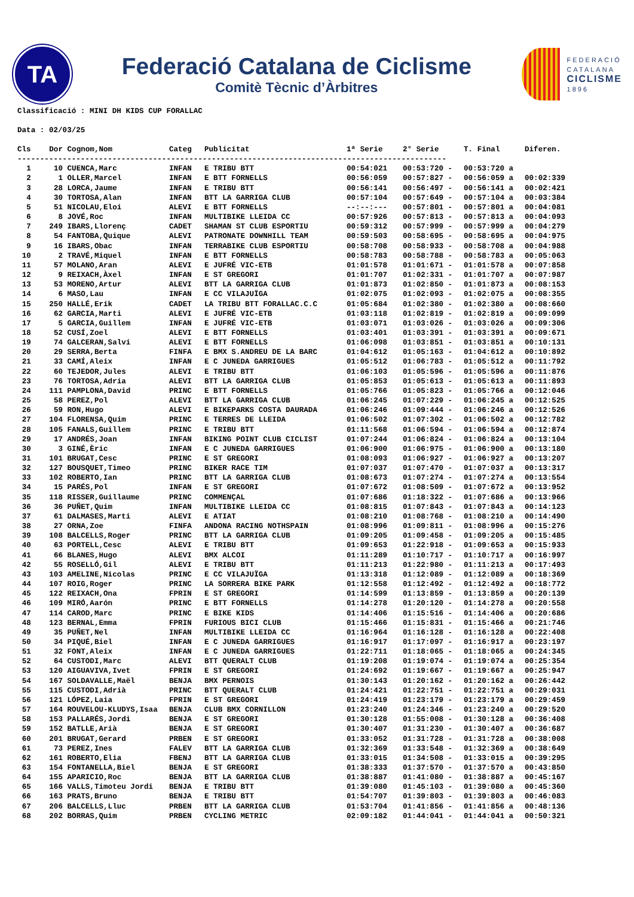TA
Federació Catalana de Ciclisme
Comitè Tècnic d’Àrbitres
FEDERACIÓ
CATALANA
CICLISME
1896
Classificació : MINI DH KIDS CUP FORALLAC
Data : 02/03/25
| Cls | Dor | Cognom,Nom | Categ | Publicitat | 1ª Serie | 2° Serie | T. Final | Diferen. |
| --- | --- | --- | --- | --- | --- | --- | --- | --- |
| ----------------------------------------------------------------------------------------------- | | | | | | | | |
| 1 | 10 | CUENCA,Marc | INFAN | E TRIBU BTT | 00:54:021 | 00:53:720 - | 00:53:720 a | |
| 2 | 1 | OLLER,Marcel | INFAN | E BTT FORNELLS | 00:56:059 | 00:57:827 - | 00:56:059 a | 00:02:339 |
| 3 | 28 | LORCA,Jaume | INFAN | E TRIBU BTT | 00:56:141 | 00:56:497 - | 00:56:141 a | 00:02:421 |
| 4 | 30 | TORTOSA,Alan | INFAN | BTT LA GARRIGA CLUB | 00:57:104 | 00:57:649 - | 00:57:104 a | 00:03:384 |
| 5 | 51 | NICOLAU,Eloi | ALEVI | E BTT FORNELLS | --:--:--- | 00:57:801 - | 00:57:801 a | 00:04:081 |
| 6 | 8 | JOVÉ,Roc | INFAN | MULTIBIKE LLEIDA CC | 00:57:926 | 00:57:813 - | 00:57:813 a | 00:04:093 |
| 7 | 249 | IBARS,Llorenç | CADET | SHAMAN ST CLUB ESPORTIU | 00:59:312 | 00:57:999 - | 00:57:999 a | 00:04:279 |
| 8 | 54 | FANTOBA,Quique | ALEVI | PATRONATE DOWNHILL TEAM | 00:59:503 | 00:58:695 - | 00:58:695 a | 00:04:975 |
| 9 | 16 | IBARS,Obac | INFAN | TERRABIKE CLUB ESPORTIU | 00:58:708 | 00:58:933 - | 00:58:708 a | 00:04:988 |
| 10 | 2 | TRAVÉ,Miquel | INFAN | E BTT FORNELLS | 00:58:783 | 00:58:788 - | 00:58:783 a | 00:05:063 |
| 11 | 57 | MOLANO,Aran | ALEVI | E JUFRÉ VIC-ETB | 01:01:578 | 01:01:671 - | 01:01:578 a | 00:07:858 |
| 12 | 9 | REIXACH,Àxel | INFAN | E ST GREGORI | 01:01:707 | 01:02:331 - | 01:01:707 a | 00:07:987 |
| 13 | 53 | MORENO,Artur | ALEVI | BTT LA GARRIGA CLUB | 01:01:873 | 01:02:850 - | 01:01:873 a | 00:08:153 |
| 14 | 6 | MASO,Lau | INFAN | E CC VILAJUÏGA | 01:02:075 | 01:02:093 - | 01:02:075 a | 00:08:355 |
| 15 | 250 | HALLÉ,Erik | CADET | LA TRIBU BTT FORALLAC.C.C | 01:05:684 | 01:02:380 - | 01:02:380 a | 00:08:660 |
| 16 | 62 | GARCIA,Marti | ALEVI | E JUFRÉ VIC-ETB | 01:03:118 | 01:02:819 - | 01:02:819 a | 00:09:099 |
| 17 | 5 | GARCIA,Guillem | INFAN | E JUFRÉ VIC-ETB | 01:03:071 | 01:03:026 - | 01:03:026 a | 00:09:306 |
| 18 | 52 | CUSÍ,Zoel | ALEVI | E BTT FORNELLS | 01:03:401 | 01:03:391 - | 01:03:391 a | 00:09:671 |
| 19 | 74 | GALCERAN,Salvi | ALEVI | E BTT FORNELLS | 01:06:098 | 01:03:851 - | 01:03:851 a | 00:10:131 |
| 20 | 29 | SERRA,Berta | FINFA | E BMX S.ANDREU DE LA BARC | 01:04:612 | 01:05:163 - | 01:04:612 a | 00:10:892 |
| 21 | 33 | CAMÍ,Aleix | INFAN | E C JUNEDA GARRIGUES | 01:05:512 | 01:06:783 - | 01:05:512 a | 00:11:792 |
| 22 | 60 | TEJEDOR,Jules | ALEVI | E TRIBU BTT | 01:06:103 | 01:05:596 - | 01:05:596 a | 00:11:876 |
| 23 | 76 | TORTOSA,Adria | ALEVI | BTT LA GARRIGA CLUB | 01:05:853 | 01:05:613 - | 01:05:613 a | 00:11:893 |
| 24 | 111 | PAMPLONA,David | PRINC | E BTT FORNELLS | 01:05:766 | 01:05:823 - | 01:05:766 a | 00:12:046 |
| 25 | 58 | PEREZ,Pol | ALEVI | BTT LA GARRIGA CLUB | 01:06:245 | 01:07:229 - | 01:06:245 a | 00:12:525 |
| 26 | 59 | RON,Hugo | ALEVI | E BIKEPARKS COSTA DAURADA | 01:06:246 | 01:09:444 - | 01:06:246 a | 00:12:526 |
| 27 | 104 | FLORENSA,Quim | PRINC | E TERRES DE LLEIDA | 01:06:502 | 01:07:302 - | 01:06:502 a | 00:12:782 |
| 28 | 105 | FANALS,Guillem | PRINC | E TRIBU BTT | 01:11:568 | 01:06:594 - | 01:06:594 a | 00:12:874 |
| 29 | 17 | ANDRÉS,Joan | INFAN | BIKING POINT CLUB CICLIST | 01:07:244 | 01:06:824 - | 01:06:824 a | 00:13:104 |
| 30 | 3 | GINÉ,Èric | INFAN | E C JUNEDA GARRIGUES | 01:06:900 | 01:06:975 - | 01:06:900 a | 00:13:180 |
| 31 | 101 | BRUGAT,Cesc | PRINC | E ST GREGORI | 01:08:093 | 01:06:927 - | 01:06:927 a | 00:13:207 |
| 32 | 127 | BOUSQUET,Timeo | PRINC | BIKER RACE TIM | 01:07:037 | 01:07:470 - | 01:07:037 a | 00:13:317 |
| 33 | 102 | ROBERTO,Ian | PRINC | BTT LA GARRIGA CLUB | 01:08:673 | 01:07:274 - | 01:07:274 a | 00:13:554 |
| 34 | 15 | PARÉS,Pol | INFAN | E ST GREGORI | 01:07:672 | 01:08:509 - | 01:07:672 a | 00:13:952 |
| 35 | 118 | RISSER,Guillaume | PRINC | COMMENÇAL | 01:07:686 | 01:18:322 - | 01:07:686 a | 00:13:966 |
| 36 | 36 | PUÑET,Quim | INFAN | MULTIBIKE LLEIDA CC | 01:08:815 | 01:07:843 - | 01:07:843 a | 00:14:123 |
| 37 | 61 | DALMASES,Marti | ALEVI | E ATIAT | 01:08:210 | 01:08:768 - | 01:08:210 a | 00:14:490 |
| 38 | 27 | ORNA,Zoe | FINFA | ANDONA RACING NOTHSPAIN | 01:08:996 | 01:09:811 - | 01:08:996 a | 00:15:276 |
| 39 | 108 | BALCELLS,Roger | PRINC | BTT LA GARRIGA CLUB | 01:09:205 | 01:09:458 - | 01:09:205 a | 00:15:485 |
| 40 | 63 | PORTELL,Cesc | ALEVI | E TRIBU BTT | 01:09:653 | 01:22:918 - | 01:09:653 a | 00:15:933 |
| 41 | 66 | BLANES,Hugo | ALEVI | BMX ALCOI | 01:11:289 | 01:10:717 - | 01:10:717 a | 00:16:997 |
| 42 | 55 | ROSELLÓ,Gil | ALEVI | E TRIBU BTT | 01:11:213 | 01:22:980 - | 01:11:213 a | 00:17:493 |
| 43 | 103 | AMELINE,Nicolas | PRINC | E CC VILAJUÏGA | 01:13:318 | 01:12:089 - | 01:12:089 a | 00:18:369 |
| 44 | 107 | ROIG,Roger | PRINC | LA SORRERA BIKE PARK | 01:12:558 | 01:12:492 - | 01:12:492 a | 00:18:772 |
| 45 | 122 | REIXACH,Ona | FPRIN | E ST GREGORI | 01:14:599 | 01:13:859 - | 01:13:859 a | 00:20:139 |
| 46 | 109 | MIRÓ,Aarón | PRINC | E BTT FORNELLS | 01:14:278 | 01:20:120 - | 01:14:278 a | 00:20:558 |
| 47 | 114 | CAROD,Marc | PRINC | E BIKE KIDS | 01:14:406 | 01:15:516 - | 01:14:406 a | 00:20:686 |
| 48 | 123 | BERNAL,Emma | FPRIN | FURIOUS BICI CLUB | 01:15:466 | 01:15:831 - | 01:15:466 a | 00:21:746 |
| 49 | 35 | PUÑET,Nel | INFAN | MULTIBIKE LLEIDA CC | 01:16:964 | 01:16:128 - | 01:16:128 a | 00:22:408 |
| 50 | 34 | PIQUÉ,Biel | INFAN | E C JUNEDA GARRIGUES | 01:16:917 | 01:17:097 - | 01:16:917 a | 00:23:197 |
| 51 | 32 | FONT,Aleix | INFAN | E C JUNEDA GARRIGUES | 01:22:711 | 01:18:065 - | 01:18:065 a | 00:24:345 |
| 52 | 64 | CUSTODI,Marc | ALEVI | BTT QUERALT CLUB | 01:19:208 | 01:19:074 - | 01:19:074 a | 00:25:354 |
| 53 | 120 | AIGUAVIVA,Ivet | FPRIN | E ST GREGORI | 01:24:692 | 01:19:667 - | 01:19:667 a | 00:25:947 |
| 54 | 167 | SOLDAVALLE,Maël | BENJA | BMX PERNOIS | 01:30:143 | 01:20:162 - | 01:20:162 a | 00:26:442 |
| 55 | 115 | CUSTODI,Adrià | PRINC | BTT QUERALT CLUB | 01:24:421 | 01:22:751 - | 01:22:751 a | 00:29:031 |
| 56 | 121 | LÓPEZ,Laia | FPRIN | E ST GREGORI | 01:24:419 | 01:23:179 - | 01:23:179 a | 00:29:459 |
| 57 | 164 | ROUVELOU-KLUDYS,Isaa | BENJA | CLUB BMX CORNILLON | 01:23:240 | 01:24:346 - | 01:23:240 a | 00:29:520 |
| 58 | 153 | PALLARÉS,Jordi | BENJA | E ST GREGORI | 01:30:128 | 01:55:008 - | 01:30:128 a | 00:36:408 |
| 59 | 152 | BATLLE,Arià | BENJA | E ST GREGORI | 01:30:407 | 01:31:230 - | 01:30:407 a | 00:36:687 |
| 60 | 201 | BRUGAT,Gerard | PRBEN | E ST GREGORI | 01:33:052 | 01:31:728 - | 01:31:728 a | 00:38:008 |
| 61 | 73 | PEREZ,Ines | FALEV | BTT LA GARRIGA CLUB | 01:32:369 | 01:33:548 - | 01:32:369 a | 00:38:649 |
| 62 | 161 | ROBERTO,Elia | FBENJ | BTT LA GARRIGA CLUB | 01:33:015 | 01:34:508 - | 01:33:015 a | 00:39:295 |
| 63 | 154 | FONTANELLA,Biel | BENJA | E ST GREGORI | 01:38:333 | 01:37:570 - | 01:37:570 a | 00:43:850 |
| 64 | 155 | APARICIO,Roc | BENJA | BTT LA GARRIGA CLUB | 01:38:887 | 01:41:080 - | 01:38:887 a | 00:45:167 |
| 65 | 166 | VALLS,Timoteu Jordi | BENJA | E TRIBU BTT | 01:39:080 | 01:45:103 - | 01:39:080 a | 00:45:360 |
| 66 | 163 | PRATS,Bruno | BENJA | E TRIBU BTT | 01:54:707 | 01:39:803 - | 01:39:803 a | 00:46:083 |
| 67 | 206 | BALCELLS,Lluc | PRBEN | BTT LA GARRIGA CLUB | 01:53:704 | 01:41:856 - | 01:41:856 a | 00:48:136 |
| 68 | 202 | BORRAS,Quim | PRBEN | CYCLING METRIC | 02:09:182 | 01:44:041 - | 01:44:041 a | 00:50:321 |